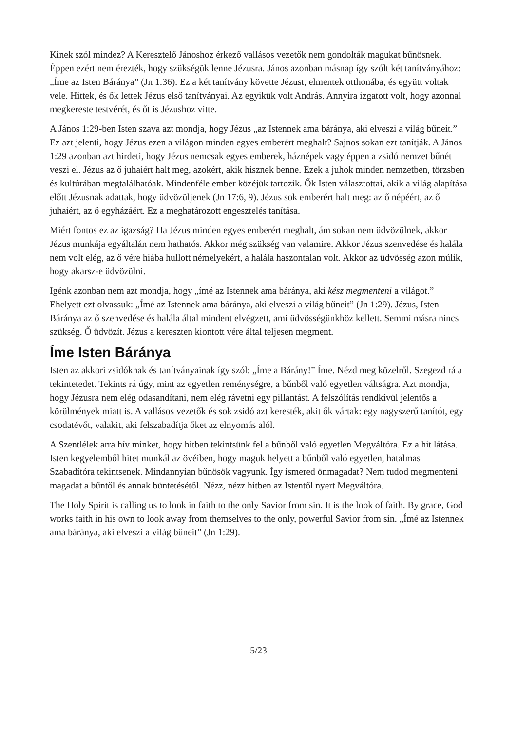Kinek szól mindez? A Keresztelő Jánoshoz érkező vallásos vezetők nem gondolták magukat bűnösnek. Éppen ezért nem érezték, hogy szükségük lenne Jézusra. János azonban másnap így szólt két tanítványához: „Íme az Isten Báránya” (Jn 1:36). Ez a két tanítvány követte Jézust, elmentek otthonába, és együtt voltak vele. Hittek, és ők lettek Jézus első tanítványai. Az egyikük volt András. Annyira izgatott volt, hogy azonnal megkereste testvérét, és őt is Jézushoz vitte.
A János 1:29-ben Isten szava azt mondja, hogy Jézus „az Istennek ama báránya, aki elveszi a világ bűneit.” Ez azt jelenti, hogy Jézus ezen a világon minden egyes emberért meghalt? Sajnos sokan ezt tanítják. A János 1:29 azonban azt hirdeti, hogy Jézus nemcsak egyes emberek, háznépek vagy éppen a zsidó nemzet bűnét veszi el. Jézus az ő juhaiért halt meg, azokért, akik hisznek benne. Ezek a juhok minden nemzetben, törzsben és kultúrában megtalálhatóak. Mindenféle ember közéjük tartozik. Ők Isten választottai, akik a világ alapítása előtt Jézusnak adattak, hogy üdvözüljenek (Jn 17:6, 9). Jézus sok emberért halt meg: az ő népéért, az ő juhaiért, az ő egyházáért. Ez a meghatározott engesztelés tanítása.
Miért fontos ez az igazság? Ha Jézus minden egyes emberért meghalt, ám sokan nem üdvözülnek, akkor Jézus munkája egyáltalán nem hathatós. Akkor még szükség van valamire. Akkor Jézus szenvedése és halála nem volt elég, az ő vére hiába hullott némelyekért, a halála haszontalan volt. Akkor az üdvösség azon múlik, hogy akarsz-e üdvözülni.
Igénk azonban nem azt mondja, hogy „ímé az Istennek ama báránya, aki kész megmenteni a világot.” Ehelyett ezt olvassuk: „Ímé az Istennek ama báránya, aki elveszi a világ bűneit” (Jn 1:29). Jézus, Isten Báránya az ő szenvedése és halála által mindent elvégzett, ami üdvösségünkhöz kellett. Semmi másra nincs szükség. Ő üdvözít. Jézus a kereszten kiontott vére által teljesen megment.
Íme Isten Báránya
Isten az akkori zsidóknak és tanítványainak így szól: „Íme a Bárány!” Íme. Nézd meg közelről. Szegezd rá a tekintetedet. Tekints rá úgy, mint az egyetlen reménységre, a bűnből való egyetlen váltságra. Azt mondja, hogy Jézusra nem elég odasandítani, nem elég rávetni egy pillantást. A felszólítás rendkívül jelentős a körülmények miatt is. A vallásos vezetők és sok zsidó azt keresték, akit ők vártak: egy nagyszerű tanítót, egy csodatévőt, valakit, aki felszabadítja őket az elnyomás alól.
A Szentlélek arra hív minket, hogy hitben tekintsünk fel a bűnből való egyetlen Megváltóra. Ez a hit látása. Isten kegyelemből hitet munkál az övéiben, hogy maguk helyett a bűnből való egyetlen, hatalmas Szabadítóra tekintsenek. Mindannyian bűnösök vagyunk. Így ismered önmagadat? Nem tudod megmenteni magadat a bűntől és annak büntetésétől. Nézz, nézz hitben az Istentől nyert Megváltóra.
The Holy Spirit is calling us to look in faith to the only Savior from sin. It is the look of faith. By grace, God works faith in his own to look away from themselves to the only, powerful Savior from sin. „Ímé az Istennek ama báránya, aki elveszi a világ bűneit” (Jn 1:29).
5/23